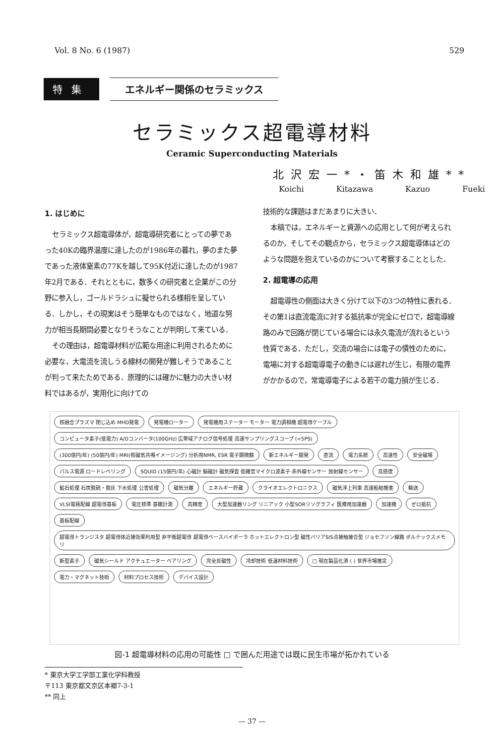Vol. 8 No. 6 (1987) 529
特集 エネルギー関係のセラミックス
セラミックス超電導材料
Ceramic Superconducting Materials
北沢宏一*・笛木和雄**
Koichi Kitazawa Kazuo Fueki
1. はじめに
セラミックス超電導体が，超電導研究者にとっての夢であった40Kの臨界温度に達したのが1986年の暮れ，夢のまた夢であった液体窒素の77Kを越して95K付近に達したのが1987年2月である．それとともに，数多くの研究者と企業がこの分野に参入し，ゴールドラシュに擬せられる様相を呈している．しかし，その現実はそう簡単なものではなく，地道な努力が相当長期間必要となりそうなことが判明して来ている．
その理由は，超電導材料が広範な用途に利用されるために必要な，大電流を流しうる線材の開発が難しそうであることが判って来たためである．原理的には確かに魅力の大きい材料ではあるが，実用化に向けての
技術的な課題はまだあまりに大きい．
本稿では，エネルギーと資源への応用として何が考えられるのか，そしてその観点から，セラミックス超電導体はどのような問題を抱えているのかについて考察することとした．
2. 超電導の応用
超電導性の側面は大きく分けて以下の3つの特性に表れる．その第1は直流電流に対する抵抗率が完全にゼロで，超電導線路のみで回路が閉じている場合には永久電流が流れるという性質である．ただし，交流の場合には電子の慣性のために，電場に対する超電導電子の動きには遅れが生じ，有限の電界がかかるので，常電導電子による若干の電力損が生じる．
核融合プラズマ 閉じ込め MHD発電 発電機ローター 発電機用ステーター モーター 電力調相機 超電導ケーブル コンピュータ素子(低電力) A/Dコンバータ(100GHz) 広帯域アナログ信号処理 高速サンプリングスコープ (<5PS) (300億円/年) (50億円/年) MRI(核磁気共鳴イメージング) 分析用NMR, ESR 電子顕微鏡 新エネルギー開発 直流 電力系統 高速性 安全磁場 パルス電源 ロードレベリング SQUID (15億円/年) 心磁計 脳磁計 磁気探査 低雑音マイクロ波素子 赤外線センサー 放射線センサー 高感度 鉱石処理 石炭脱硫・脱灰 下水処理 公害処理 磁気分離 エネルギー貯蔵 クライオエレクトロニクス 磁気浮上列車 高速船舶推進 輸送 VLSI電極配線 超電導基板 電圧標準 基礎計測 高精度 大型加速器リング リニアック 小型SORリソグラフィ 医療用加速器 加速機 ゼロ抵抗 基板配線 超電導トランジスタ 超電導体近接効果利用型 非平衡超電導 超電導ベースバイポーラ ホットエレクトロン型 磁性バリアSIS点接触接合型 ジョセフソン線路 ボルテックスメモリ 新型素子 磁気シールド アクチュエーター ベアリング 完全反磁性 冷却技術 低温材料技術 □ 現在製品化済 ( ) 世界市場推定 電力・マグネット技術 材料プロセス技術 デバイス設計
図-1 超電導材料の応用の可能性 □ で囲んだ用途では既に民生市場が拓かれている
* 東京大学工学部工業化学科教授
〒113 東京都文京区本郷7-3-1
** 同上
— 37 —